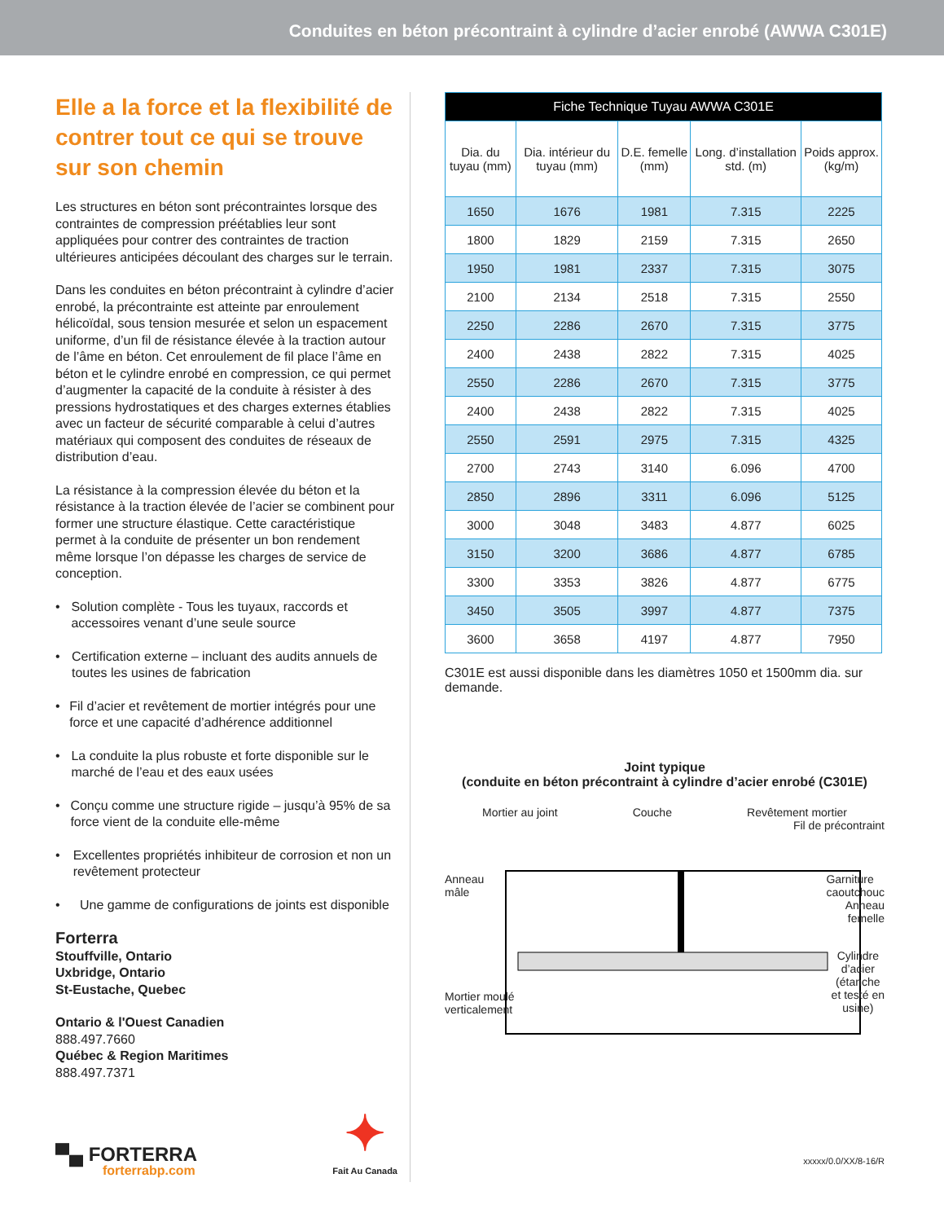Conduites en béton précontraint à cylindre d’acier enrobé (AWWA C301E)
Elle a la force et la flexibilité de contrer tout ce qui se trouve sur son chemin
Les structures en béton sont précontraintes lorsque des contraintes de compression préétablies leur sont appliquées pour contrer des contraintes de traction ultérieures anticipées découlant des charges sur le terrain.
Dans les conduites en béton précontraint à cylindre d’acier enrobé, la précontrainte est atteinte par enroulement hélicoïdal, sous tension mesurée et selon un espacement uniforme, d’un fil de résistance élevée à la traction autour de l’âme en béton. Cet enroulement de fil place l’âme en béton et le cylindre enrobé en compression, ce qui permet d’augmenter la capacité de la conduite à résister à des pressions hydrostatiques et des charges externes établies avec un facteur de sécurité comparable à celui d’autres matériaux qui composent des conduites de réseaux de distribution d’eau.
La résistance à la compression élevée du béton et la résistance à la traction élevée de l’acier se combinent pour former une structure élastique. Cette caractéristique permet à la conduite de présenter un bon rendement même lorsque l’on dépasse les charges de service de conception.
• Solution complète - Tous les tuyaux, raccords et accessoires venant d’une seule source
• Certification externe – incluant des audits annuels de toutes les usines de fabrication
• Fil d’acier et revêtement de mortier intégrés pour une force et une capacité d’adhérence additionnel
• La conduite la plus robuste et forte disponible sur le marché de l’eau et des eaux usées
• Conçu comme une structure rigide – jusqu’à 95% de sa force vient de la conduite elle-même
• Excellentes propriétés inhibiteur de corrosion et non un revêtement protecteur
• Une gamme de configurations de joints est disponible
Forterra
Stouffville, Ontario
Uxbridge, Ontario
St-Eustache, Quebec
Ontario & l'Ouest Canadien
888.497.7660
Québec & Region Maritimes
888.497.7371
▀▄ FORTERRA
forterrabp.com
✦
Fait Au Canada
| Fiche Technique Tuyau AWWA C301E | | | | |
| --- | --- | --- | --- | --- |
| Dia. du tuyau (mm) | Dia. intérieur du tuyau (mm) | D.E. femelle (mm) | Long. d’installation std. (m) | Poids approx. (kg/m) |
| 1650 | 1676 | 1981 | 7.315 | 2225 |
| 1800 | 1829 | 2159 | 7.315 | 2650 |
| 1950 | 1981 | 2337 | 7.315 | 3075 |
| 2100 | 2134 | 2518 | 7.315 | 2550 |
| 2250 | 2286 | 2670 | 7.315 | 3775 |
| 2400 | 2438 | 2822 | 7.315 | 4025 |
| 2550 | 2286 | 2670 | 7.315 | 3775 |
| 2400 | 2438 | 2822 | 7.315 | 4025 |
| 2550 | 2591 | 2975 | 7.315 | 4325 |
| 2700 | 2743 | 3140 | 6.096 | 4700 |
| 2850 | 2896 | 3311 | 6.096 | 5125 |
| 3000 | 3048 | 3483 | 4.877 | 6025 |
| 3150 | 3200 | 3686 | 4.877 | 6785 |
| 3300 | 3353 | 3826 | 4.877 | 6775 |
| 3450 | 3505 | 3997 | 4.877 | 7375 |
| 3600 | 3658 | 4197 | 4.877 | 7950 |
C301E est aussi disponible dans les diamètres 1050 et 1500mm dia. sur demande.
Joint typique
(conduite en béton précontraint à cylindre d’acier enrobé (C301E)
Mortier au joint Couche Revêtement mortier
Fil de précontraint
Anneau
mâle Garniture
caoutchouc
Anneau
femelle
Mortier moulé
verticalement Cylindre
d’acier
(étanche
et testé en
usine)
xxxxx/0.0/XX/8-16/R